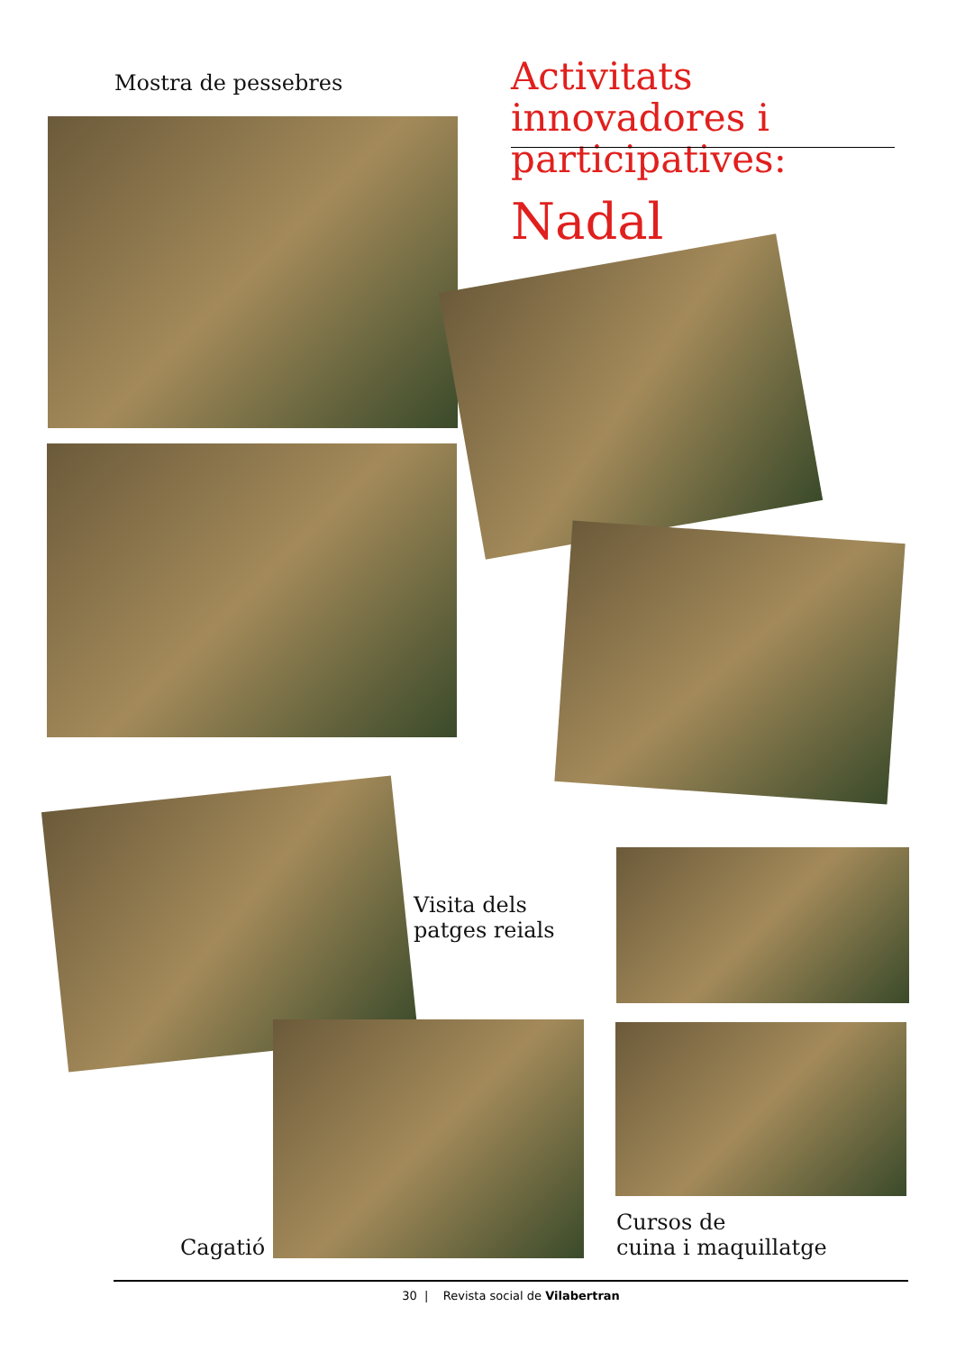Mostra de pessebres
Activitats innovadores i participatives:
Nadal
Visita dels
patges reials
Cagatió
Cursos de
cuina i maquillatge
30 | Revista social de Vilabertran